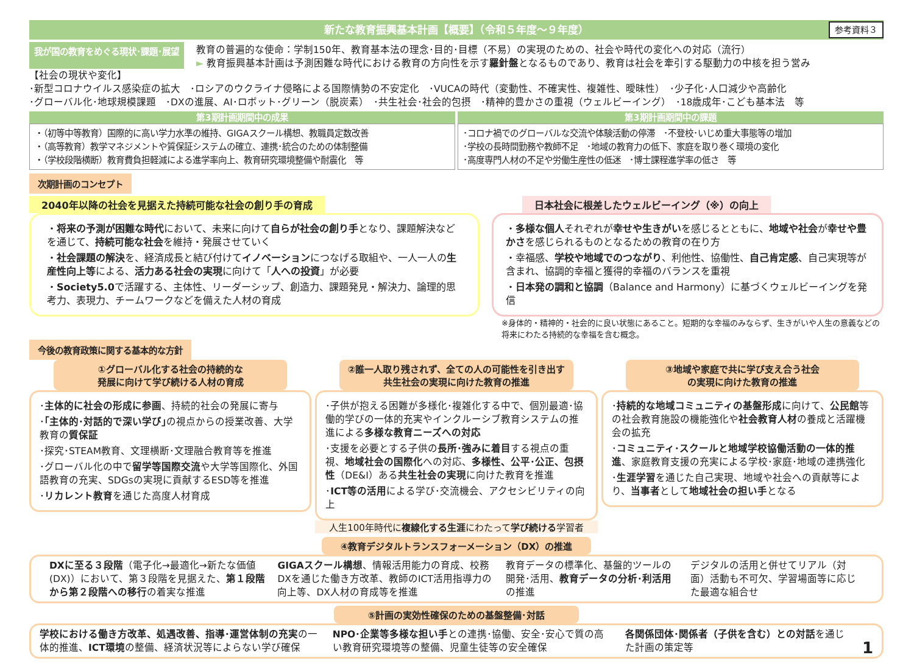新たな教育振興基本計画【概要】（令和５年度～９年度） 参考資料３
我が国の教育をめぐる現状･課題･展望
教育の普遍的な使命：学制150年、教育基本法の理念･目的･目標（不易）の実現のための、社会や時代の変化への対応（流行）
► 教育振興基本計画は予測困難な時代における教育の方向性を示す羅針盤となるものであり、教育は社会を牽引する駆動力の中核を担う営み
【社会の現状や変化】
･新型コロナウイルス感染症の拡大　･ロシアのウクライナ侵略による国際情勢の不安定化　･VUCAの時代（変動性、不確実性、複雑性、曖昧性）　･少子化･人口減少や高齢化
･グローバル化･地球規模課題　･DXの進展、AI･ロボット･グリーン（脱炭素）　･共生社会･社会的包摂　･精神的豊かさの重視（ウェルビーイング）　･18歳成年･こども基本法　等
第3期計画期間中の成果
・（初等中等教育）国際的に高い学力水準の維持、GIGAスクール構想、教職員定数改善
・（高等教育）教学マネジメントや質保証システムの確立、連携･統合のための体制整備
・（学校段階横断）教育費負担軽減による進学率向上、教育研究環境整備や耐震化　等
第3期計画期間中の課題
･コロナ禍でのグローバルな交流や体験活動の停滞　･不登校･いじめ重大事態等の増加
･学校の長時間勤務や教師不足　･地域の教育力の低下、家庭を取り巻く環境の変化
･高度専門人材の不足や労働生産性の低迷　･博士課程進学率の低さ　等
次期計画のコンセプト
2040年以降の社会を見据えた持続可能な社会の創り手の育成
・将来の予測が困難な時代において、未来に向けて自らが社会の創り手となり、課題解決などを通じて、持続可能な社会を維持・発展させていく
・社会課題の解決を、経済成長と結び付けてイノベーションにつなげる取組や、一人一人の生産性向上等による、活力ある社会の実現に向けて「人への投資」が必要
・Society5.0で活躍する、主体性、リーダーシップ、創造力、課題発見・解決力、論理的思考力、表現力、チームワークなどを備えた人材の育成
日本社会に根差したウェルビーイング（※）の向上
・多様な個人それぞれが幸せや生きがいを感じるとともに、地域や社会が幸せや豊かさを感じられるものとなるための教育の在り方
・幸福感、学校や地域でのつながり、利他性、協働性、自己肯定感、自己実現等が含まれ、協調的幸福と獲得的幸福のバランスを重視
・日本発の調和と協調（Balance and Harmony）に基づくウェルビーイングを発信
※身体的・精神的・社会的に良い状態にあること。短期的な幸福のみならず、生きがいや人生の意義などの将来にわたる持続的な幸福を含む概念。
今後の教育政策に関する基本的な方針
①グローバル化する社会の持続的な
発展に向けて学び続ける人材の育成
･主体的に社会の形成に参画、持続的社会の発展に寄与
･｢主体的･対話的で深い学び｣の視点からの授業改善、大学教育の質保証
･探究･STEAM教育、文理横断･文理融合教育等を推進
･グローバル化の中で留学等国際交流や大学等国際化、外国語教育の充実、SDGsの実現に貢献するESD等を推進
･リカレント教育を通じた高度人材育成
②誰一人取り残されず、全ての人の可能性を引き出す
共生社会の実現に向けた教育の推進
･子供が抱える困難が多様化･複雑化する中で、個別最適･協働的学びの一体的充実やインクルーシブ教育システムの推進による多様な教育ニーズへの対応
･支援を必要とする子供の長所･強みに着目する視点の重視、地域社会の国際化への対応、多様性、公平･公正、包摂性（DE&I）ある共生社会の実現に向けた教育を推進
･ICT等の活用による学び･交流機会、アクセシビリティの向上
人生100年時代に複線化する生涯にわたって学び続ける学習者
③地域や家庭で共に学び支え合う社会
の実現に向けた教育の推進
･持続的な地域コミュニティの基盤形成に向けて、公民館等の社会教育施設の機能強化や社会教育人材の養成と活躍機会の拡充
･コミュニティ･スクールと地域学校協働活動の一体的推進、家庭教育支援の充実による学校･家庭･地域の連携強化
･生涯学習を通じた自己実現、地域や社会への貢献等により、当事者として地域社会の担い手となる
④教育デジタルトランスフォーメーション（DX）の推進
DXに至る３段階（電子化→最適化→新たな価値(DX)）において、第３段階を見据えた、第１段階から第２段階への移行の着実な推進
GIGAスクール構想、情報活用能力の育成、校務DXを通じた働き方改革、教師のICT活用指導力の向上等、DX人材の育成等を推進
教育データの標準化、基盤的ツールの開発･活用、教育データの分析･利活用の推進
デジタルの活用と併せてリアル（対面）活動も不可欠、学習場面等に応じた最適な組合せ
⑤計画の実効性確保のための基盤整備･対話
学校における働き方改革、処遇改善、指導･運営体制の充実の一体的推進、ICT環境の整備、経済状況等によらない学び確保
NPO･企業等多様な担い手との連携･協働、安全･安心で質の高い教育研究環境等の整備、児童生徒等の安全確保
各関係団体･関係者（子供を含む）との対話を通じた計画の策定等
1